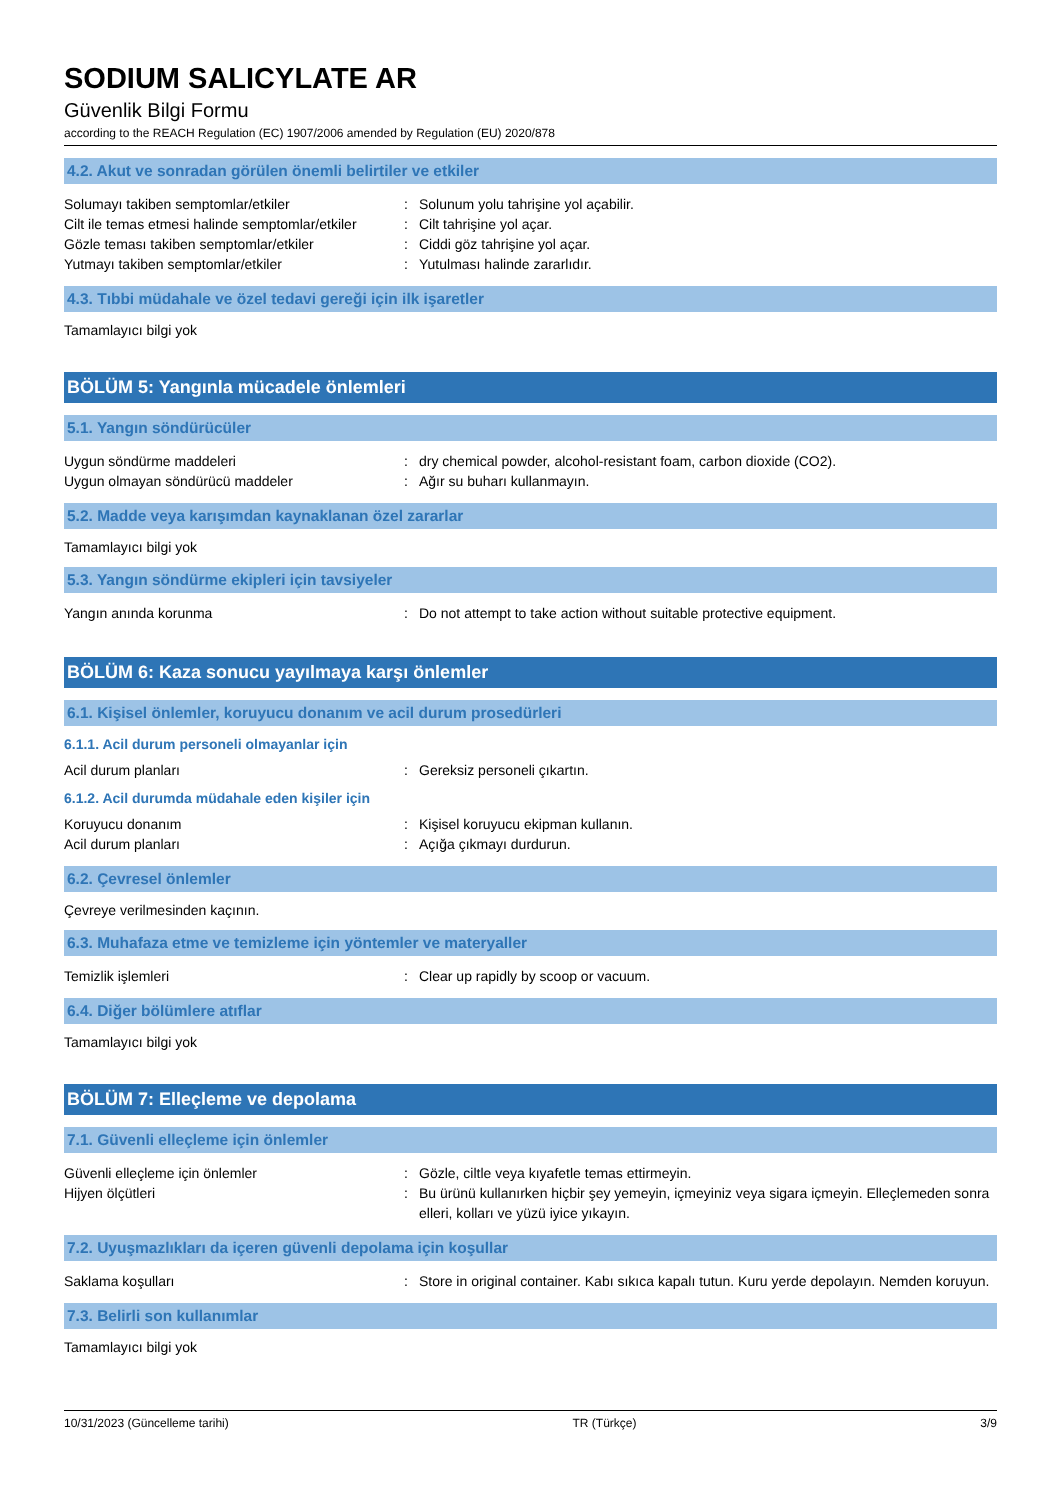SODIUM SALICYLATE AR
Güvenlik Bilgi Formu
according to the REACH Regulation (EC) 1907/2006 amended by Regulation (EU) 2020/878
4.2. Akut ve sonradan görülen önemli belirtiler ve etkiler
Solumayı takiben semptomlar/etkiler : Solunum yolu tahrişine yol açabilir.
Cilt ile temas etmesi halinde semptomlar/etkiler
: Cilt tahrişine yol açar.
Gözle teması takiben semptomlar/etkiler : Ciddi göz tahrişine yol açar.
Yutmayı takiben semptomlar/etkiler : Yutulması halinde zararlıdır.
4.3. Tıbbi müdahale ve özel tedavi gereği için ilk işaretler
Tamamlayıcı bilgi yok
BÖLÜM 5: Yangınla mücadele önlemleri
5.1. Yangın söndürücüler
Uygun söndürme maddeleri : dry chemical powder, alcohol-resistant foam, carbon dioxide (CO2).
Uygun olmayan söndürücü maddeler : Ağır su buharı kullanmayın.
5.2. Madde veya karışımdan kaynaklanan özel zararlar
Tamamlayıcı bilgi yok
5.3. Yangın söndürme ekipleri için tavsiyeler
Yangın anında korunma : Do not attempt to take action without suitable protective equipment.
BÖLÜM 6: Kaza sonucu yayılmaya karşı önlemler
6.1. Kişisel önlemler, koruyucu donanım ve acil durum prosedürleri
6.1.1. Acil durum personeli olmayanlar için
Acil durum planları : Gereksiz personeli çıkartın.
6.1.2. Acil durumda müdahale eden kişiler için
Koruyucu donanım : Kişisel koruyucu ekipman kullanın.
Acil durum planları : Açığa çıkmayı durdurun.
6.2. Çevresel önlemler
Çevreye verilmesinden kaçının.
6.3. Muhafaza etme ve temizleme için yöntemler ve materyaller
Temizlik işlemleri : Clear up rapidly by scoop or vacuum.
6.4. Diğer bölümlere atıflar
Tamamlayıcı bilgi yok
BÖLÜM 7: Elleçleme ve depolama
7.1. Güvenli elleçleme için önlemler
Güvenli elleçleme için önlemler : Gözle, ciltle veya kıyafetle temas ettirmeyin.
Hijyen ölçütleri : Bu ürünü kullanırken hiçbir şey yemeyin, içmeyiniz veya sigara içmeyin. Elleçlemeden sonra elleri, kolları ve yüzü iyice yıkayın.
7.2. Uyuşmazlıkları da içeren güvenli depolama için koşullar
Saklama koşulları : Store in original container. Kabı sıkıca kapalı tutun. Kuru yerde depolayın. Nemden koruyun.
7.3. Belirli son kullanımlar
Tamamlayıcı bilgi yok
10/31/2023 (Güncelleme tarihi) TR (Türkçe) 3/9